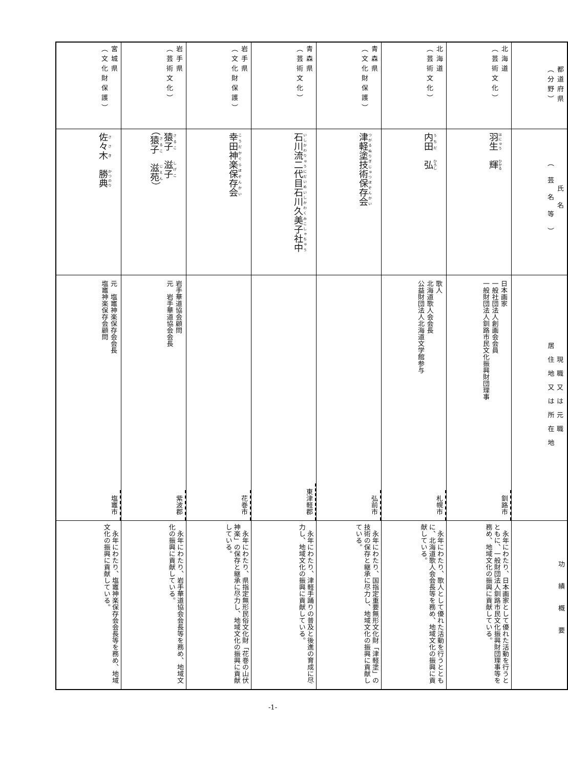| 都道府県 （分野） | 氏名 （芸名等） | 現職又は元職 居住地又は所在地 | 功績概要 |
| --- | --- | --- | --- |
| 北海道 （芸術文化） | 羽生 輝 | 日本画家 一般社団法人創画会会員 一般財団法人釧路市民文化振興財団理事 釧路市 | 永年にわたり、日本画家として優れた活動を行うとともに、一般財団法人釧路市民文化振興財団理事等を務め、地域文化の振興に貢献している。 |
| 北海道 （芸術文化） | 内田 弘 | 歌人 北海道歌人会会長 公益財団法人北海道文学館参与 札幌市 | 永年にわたり、歌人として優れた活動を行うとともに、北海道歌人会会長等を務め、地域文化の振興に貢献している。 |
| 青森県 （文化財保護） | 津軽塗技術保存会 | 弘前市 | 永年にわたり、国指定重要無形文化財「津軽塗」の技術の保存と継承に尽力し、地域文化の振興に貢献している。 |
| 青森県 （芸術文化） | 石川流二代目石川久美子社中 | 東津軽郡 | 永年にわたり、津軽手踊りの普及と後進の育成に尽力し、地域文化の振興に貢献している。 |
| 岩手県 （文化財保護） | 幸田神楽保存会 | 花巻市 | 永年にわたり、県指定無形民俗文化財「花巻の山伏神楽」の保存と継承に尽力し、地域文化の振興に貢献している。 |
| 岩手県 （芸術文化） | 猿子 滋子 （ 猿子 滋苑 ） | 岩手華道協会顧問 元 岩手華道協会会長 紫波郡 | 永年にわたり、岩手華道協会会長等を務め、地域文化の振興に貢献している。 |
| 宮城県 （文化財保護） | 佐々木 勝典 | 元 塩竈神楽保存会会長 塩竈神楽保存会顧問 塩竈市 | 永年にわたり、塩竈神楽保存会会長等を務め、地域文化の振興に貢献している。 |
-1-